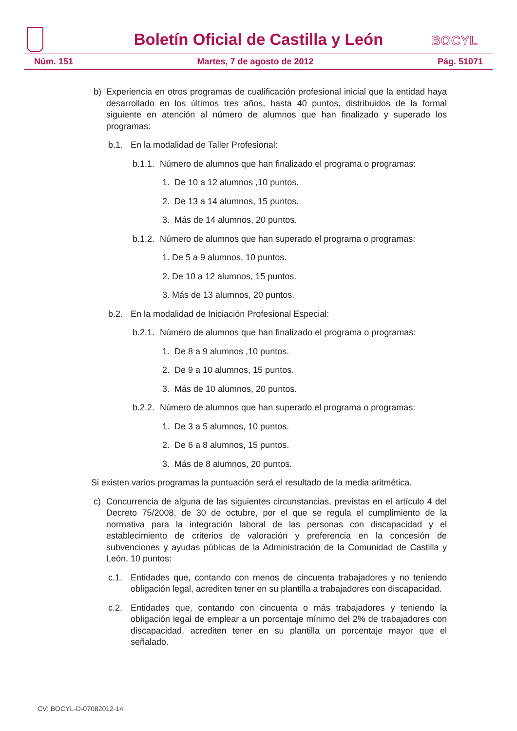Boletín Oficial de Castilla y León BOCYL
Núm. 151 Martes, 7 de agosto de 2012 Pág. 51071
b) Experiencia en otros programas de cualificación profesional inicial que la entidad haya desarrollado en los últimos tres años, hasta 40 puntos, distribuidos de la formal siguiente en atención al número de alumnos que han finalizado y superado los programas:
b.1. En la modalidad de Taller Profesional:
b.1.1. Número de alumnos que han finalizado el programa o programas:
1. De 10 a 12 alumnos ,10 puntos.
2. De 13 a 14 alumnos, 15 puntos.
3. Más de 14 alumnos, 20 puntos.
b.1.2. Número de alumnos que han superado el programa o programas:
1. De 5 a 9 alumnos, 10 puntos.
2. De 10 a 12 alumnos, 15 puntos.
3. Más de 13 alumnos, 20 puntos.
b.2. En la modalidad de Iniciación Profesional Especial:
b.2.1. Número de alumnos que han finalizado el programa o programas:
1. De 8 a 9 alumnos ,10 puntos.
2. De 9 a 10 alumnos, 15 puntos.
3. Más de 10 alumnos, 20 puntos.
b.2.2. Número de alumnos que han superado el programa o programas:
1. De 3 a 5 alumnos, 10 puntos.
2. De 6 a 8 alumnos, 15 puntos.
3. Más de 8 alumnos, 20 puntos.
Si existen varios programas la puntuación será el resultado de la media aritmética.
c) Concurrencia de alguna de las siguientes circunstancias, previstas en el artículo 4 del Decreto 75/2008, de 30 de octubre, por el que se regula el cumplimiento de la normativa para la integración laboral de las personas con discapacidad y el establecimiento de criterios de valoración y preferencia en la concesión de subvenciones y ayudas públicas de la Administración de la Comunidad de Castilla y León, 10 puntos:
c.1. Entidades que, contando con menos de cincuenta trabajadores y no teniendo obligación legal, acrediten tener en su plantilla a trabajadores con discapacidad.
c.2. Entidades que, contando con cincuenta o más trabajadores y teniendo la obligación legal de emplear a un porcentaje mínimo del 2% de trabajadores con discapacidad, acrediten tener en su plantilla un porcentaje mayor que el señalado.
CV: BOCYL-D-07082012-14